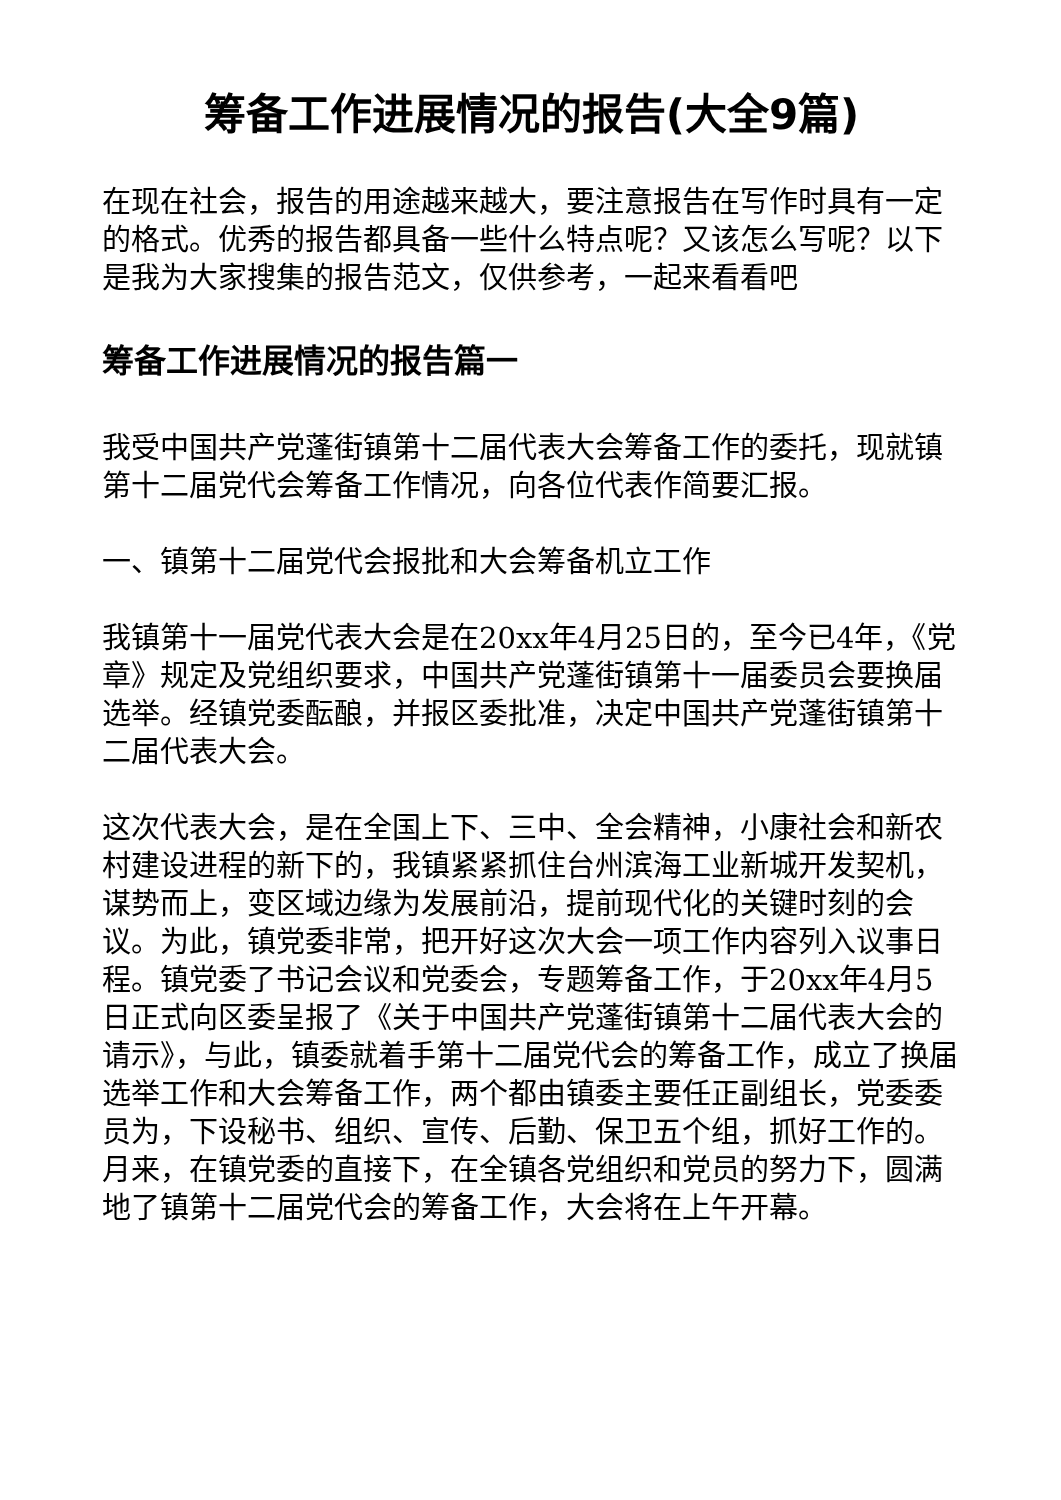筹备工作进展情况的报告(大全9篇)
在现在社会，报告的用途越来越大，要注意报告在写作时具有一定的格式。优秀的报告都具备一些什么特点呢？又该怎么写呢？以下是我为大家搜集的报告范文，仅供参考，一起来看看吧
筹备工作进展情况的报告篇一
我受中国共产党蓬街镇第十二届代表大会筹备工作的委托，现就镇第十二届党代会筹备工作情况，向各位代表作简要汇报。
一、镇第十二届党代会报批和大会筹备机立工作
我镇第十一届党代表大会是在20xx年4月25日的，至今已4年，《党章》规定及党组织要求，中国共产党蓬街镇第十一届委员会要换届选举。经镇党委酝酿，并报区委批准，决定中国共产党蓬街镇第十二届代表大会。
这次代表大会，是在全国上下、三中、全会精神，小康社会和新农村建设进程的新下的，我镇紧紧抓住台州滨海工业新城开发契机，谋势而上，变区域边缘为发展前沿，提前现代化的关键时刻的会议。为此，镇党委非常，把开好这次大会一项工作内容列入议事日程。镇党委了书记会议和党委会，专题筹备工作，于20xx年4月5日正式向区委呈报了《关于中国共产党蓬街镇第十二届代表大会的请示》，与此，镇委就着手第十二届党代会的筹备工作，成立了换届选举工作和大会筹备工作，两个都由镇委主要任正副组长，党委委员为，下设秘书、组织、宣传、后勤、保卫五个组，抓好工作的。月来，在镇党委的直接下，在全镇各党组织和党员的努力下，圆满地了镇第十二届党代会的筹备工作，大会将在上午开幕。